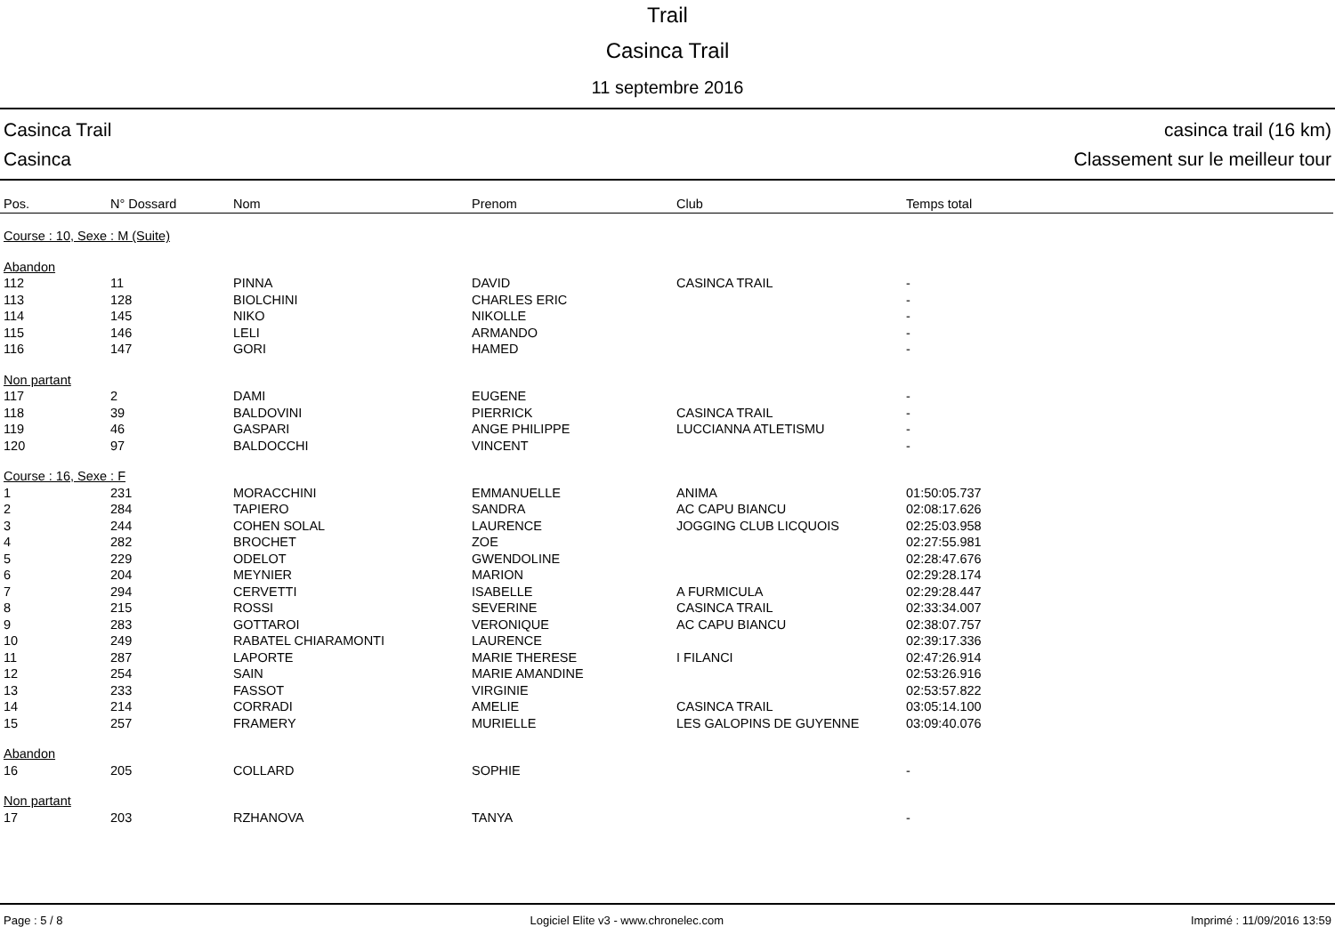Trail
Casinca Trail
11 septembre 2016
Casinca Trail
Casinca
casinca trail (16 km)
Classement sur le meilleur tour
| Pos. | N° Dossard | Nom | Prenom | Club | Temps total |
| --- | --- | --- | --- | --- | --- |
| Course : 10, Sexe : M (Suite) | | | | | |
| Abandon | | | | | |
| 112 | 11 | PINNA | DAVID | CASINCA TRAIL | - |
| 113 | 128 | BIOLCHINI | CHARLES ERIC | | - |
| 114 | 145 | NIKO | NIKOLLE | | - |
| 115 | 146 | LELI | ARMANDO | | - |
| 116 | 147 | GORI | HAMED | | - |
| Non partant | | | | | |
| 117 | 2 | DAMI | EUGENE | | - |
| 118 | 39 | BALDOVINI | PIERRICK | CASINCA TRAIL | - |
| 119 | 46 | GASPARI | ANGE PHILIPPE | LUCCIANNA ATLETISMU | - |
| 120 | 97 | BALDOCCHI | VINCENT | | - |
| Course : 16, Sexe : F | | | | | |
| 1 | 231 | MORACCHINI | EMMANUELLE | ANIMA | 01:50:05.737 |
| 2 | 284 | TAPIERO | SANDRA | AC CAPU BIANCU | 02:08:17.626 |
| 3 | 244 | COHEN SOLAL | LAURENCE | JOGGING CLUB LICQUOIS | 02:25:03.958 |
| 4 | 282 | BROCHET | ZOE | | 02:27:55.981 |
| 5 | 229 | ODELOT | GWENDOLINE | | 02:28:47.676 |
| 6 | 204 | MEYNIER | MARION | | 02:29:28.174 |
| 7 | 294 | CERVETTI | ISABELLE | A FURMICULA | 02:29:28.447 |
| 8 | 215 | ROSSI | SEVERINE | CASINCA TRAIL | 02:33:34.007 |
| 9 | 283 | GOTTAROI | VERONIQUE | AC CAPU BIANCU | 02:38:07.757 |
| 10 | 249 | RABATEL CHIARAMONTI | LAURENCE | | 02:39:17.336 |
| 11 | 287 | LAPORTE | MARIE THERESE | I FILANCI | 02:47:26.914 |
| 12 | 254 | SAIN | MARIE AMANDINE | | 02:53:26.916 |
| 13 | 233 | FASSOT | VIRGINIE | | 02:53:57.822 |
| 14 | 214 | CORRADI | AMELIE | CASINCA TRAIL | 03:05:14.100 |
| 15 | 257 | FRAMERY | MURIELLE | LES GALOPINS DE GUYENNE | 03:09:40.076 |
| Abandon | | | | | |
| 16 | 205 | COLLARD | SOPHIE | | - |
| Non partant | | | | | |
| 17 | 203 | RZHANOVA | TANYA | | - |
Page : 5 / 8 Logiciel Elite v3 - www.chronelec.com Imprimé : 11/09/2016 13:59